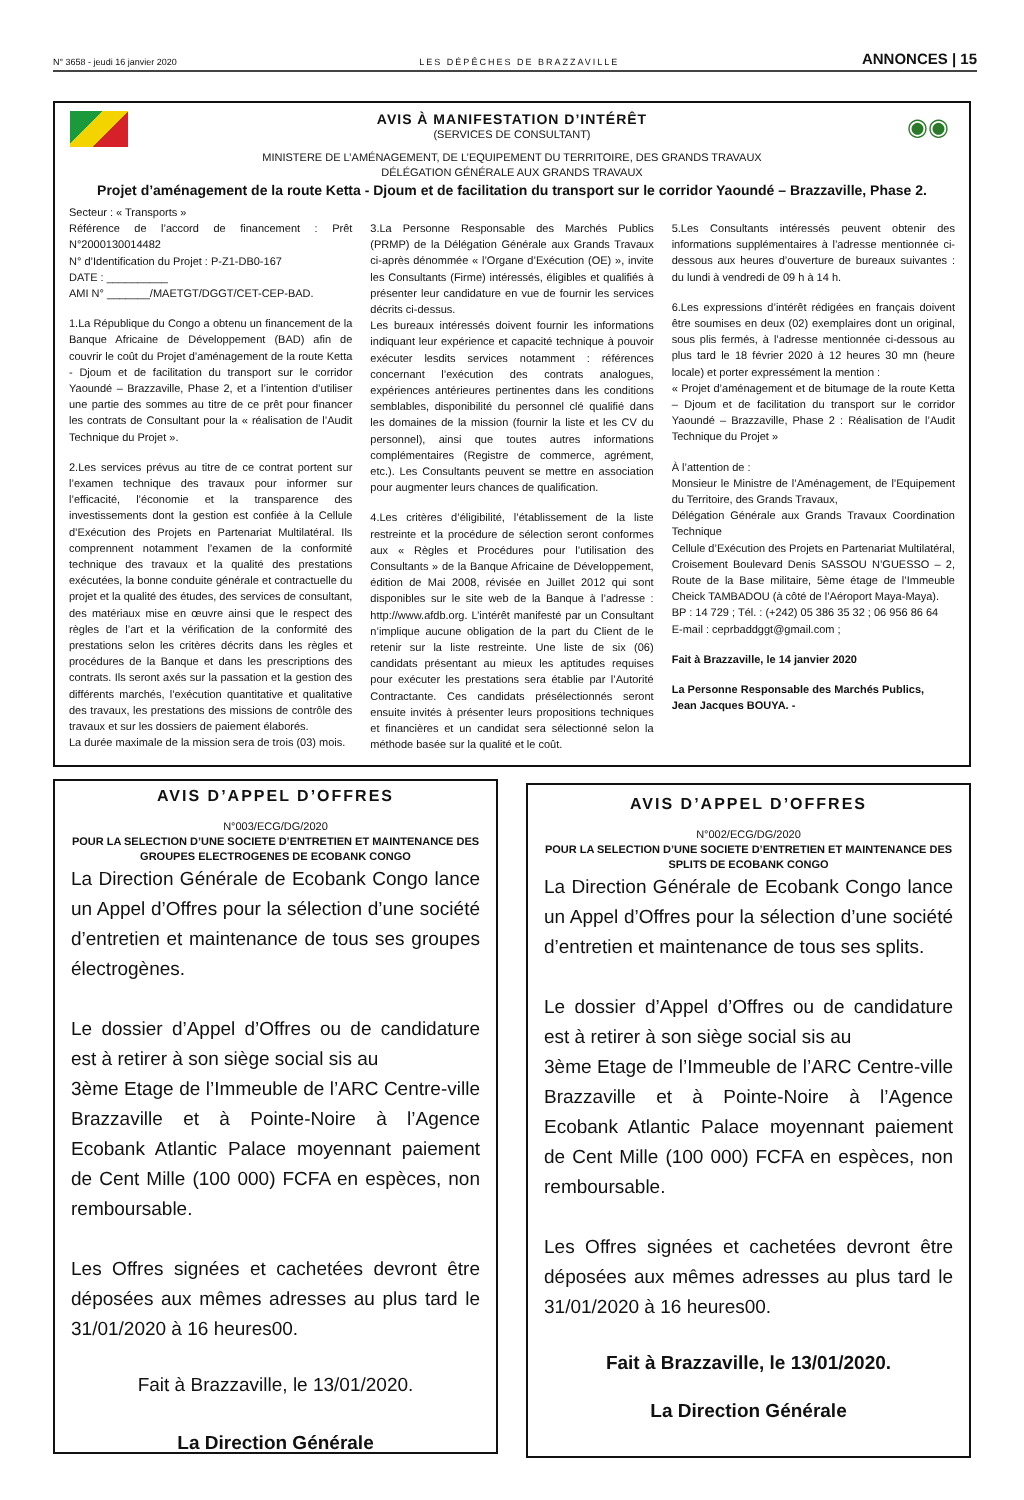N° 3658 - jeudi 16 janvier 2020 LES DÉPÊCHES DE BRAZZAVILLE ANNONCES | 15
◉◉
AVIS À MANIFESTATION D’INTÉRÊT
(SERVICES DE CONSULTANT)
MINISTERE DE L’AMÉNAGEMENT, DE L’EQUIPEMENT DU TERRITOIRE, DES GRANDS TRAVAUX
DÉLÉGATION GÉNÉRALE AUX GRANDS TRAVAUX
Projet d’aménagement de la route Ketta - Djoum et de facilitation du transport sur le corridor Yaoundé – Brazzaville, Phase 2.
Secteur : « Transports »
Référence de l’accord de financement : Prêt N°2000130014482
N° d’Identification du Projet : P-Z1-DB0-167
DATE : __________
AMI N° _______/MAETGT/DGGT/CET-CEP-BAD.
1.La République du Congo a obtenu un financement de la Banque Africaine de Développement (BAD) afin de couvrir le coût du Projet d’aménagement de la route Ketta - Djoum et de facilitation du transport sur le corridor Yaoundé – Brazzaville, Phase 2, et a l’intention d’utiliser une partie des sommes au titre de ce prêt pour financer les contrats de Consultant pour la « réalisation de l’Audit Technique du Projet ».
2.Les services prévus au titre de ce contrat portent sur l’examen technique des travaux pour informer sur l’efficacité, l’économie et la transparence des investissements dont la gestion est confiée à la Cellule d’Exécution des Projets en Partenariat Multilatéral. Ils comprennent notamment l’examen de la conformité technique des travaux et la qualité des prestations exécutées, la bonne conduite générale et contractuelle du projet et la qualité des études, des services de consultant, des matériaux mise en œuvre ainsi que le respect des règles de l’art et la vérification de la conformité des prestations selon les critères décrits dans les règles et procédures de la Banque et dans les prescriptions des contrats. Ils seront axés sur la passation et la gestion des différents marchés, l’exécution quantitative et qualitative des travaux, les prestations des missions de contrôle des travaux et sur les dossiers de paiement élaborés.
La durée maximale de la mission sera de trois (03) mois.
3.La Personne Responsable des Marchés Publics (PRMP) de la Délégation Générale aux Grands Travaux ci-après dénommée « l’Organe d’Exécution (OE) », invite les Consultants (Firme) intéressés, éligibles et qualifiés à présenter leur candidature en vue de fournir les services décrits ci-dessus.
Les bureaux intéressés doivent fournir les informations indiquant leur expérience et capacité technique à pouvoir exécuter lesdits services notamment : références concernant l’exécution des contrats analogues, expériences antérieures pertinentes dans les conditions semblables, disponibilité du personnel clé qualifié dans les domaines de la mission (fournir la liste et les CV du personnel), ainsi que toutes autres informations complémentaires (Registre de commerce, agrément, etc.). Les Consultants peuvent se mettre en association pour augmenter leurs chances de qualification.
4.Les critères d’éligibilité, l’établissement de la liste restreinte et la procédure de sélection seront conformes aux « Règles et Procédures pour l’utilisation des Consultants » de la Banque Africaine de Développement, édition de Mai 2008, révisée en Juillet 2012 qui sont disponibles sur le site web de la Banque à l’adresse : http://www.afdb.org. L’intérêt manifesté par un Consultant n’implique aucune obligation de la part du Client de le retenir sur la liste restreinte. Une liste de six (06) candidats présentant au mieux les aptitudes requises pour exécuter les prestations sera établie par l’Autorité Contractante. Ces candidats présélectionnés seront ensuite invités à présenter leurs propositions techniques et financières et un candidat sera sélectionné selon la méthode basée sur la qualité et le coût.
5.Les Consultants intéressés peuvent obtenir des informations supplémentaires à l’adresse mentionnée ci-dessous aux heures d’ouverture de bureaux suivantes : du lundi à vendredi de 09 h à 14 h.
6.Les expressions d’intérêt rédigées en français doivent être soumises en deux (02) exemplaires dont un original, sous plis fermés, à l’adresse mentionnée ci-dessous au plus tard le 18 février 2020 à 12 heures 30 mn (heure locale) et porter expressément la mention :
« Projet d’aménagement et de bitumage de la route Ketta – Djoum et de facilitation du transport sur le corridor Yaoundé – Brazzaville, Phase 2 : Réalisation de l’Audit Technique du Projet »
À l’attention de :
Monsieur le Ministre de l’Aménagement, de l’Equipement du Territoire, des Grands Travaux,
Délégation Générale aux Grands Travaux Coordination Technique
Cellule d’Exécution des Projets en Partenariat Multilatéral,
Croisement Boulevard Denis SASSOU N’GUESSO – 2, Route de la Base militaire, 5ème étage de l’Immeuble Cheick TAMBADOU (à côté de l’Aéroport Maya-Maya).
BP : 14 729 ; Tél. : (+242) 05 386 35 32 ; 06 956 86 64
E-mail : ceprbaddggt@gmail.com ;
Fait à Brazzaville, le 14 janvier 2020
La Personne Responsable des Marchés Publics,
Jean Jacques BOUYA. -
AVIS D’APPEL D’OFFRES
N°003/ECG/DG/2020
POUR LA SELECTION D’UNE SOCIETE D’ENTRETIEN ET MAINTENANCE DES GROUPES ELECTROGENES DE ECOBANK CONGO
La Direction Générale de Ecobank Congo lance un Appel d’Offres pour la sélection d’une société d’entretien et maintenance de tous ses groupes électrogènes.
Le dossier d’Appel d’Offres ou de candidature est à retirer à son siège social sis au
3ème Etage de l’Immeuble de l’ARC Centre-ville Brazzaville et à Pointe-Noire à l’Agence Ecobank Atlantic Palace moyennant paiement de Cent Mille (100 000) FCFA en espèces, non remboursable.
Les Offres signées et cachetées devront être déposées aux mêmes adresses au plus tard le 31/01/2020 à 16 heures00.
Fait à Brazzaville, le 13/01/2020.
La Direction Générale
AVIS D’APPEL D’OFFRES
N°002/ECG/DG/2020
POUR LA SELECTION D’UNE SOCIETE D’ENTRETIEN ET MAINTENANCE DES SPLITS DE ECOBANK CONGO
La Direction Générale de Ecobank Congo lance un Appel d’Offres pour la sélection d’une société d’entretien et maintenance de tous ses splits.
Le dossier d’Appel d’Offres ou de candidature est à retirer à son siège social sis au
3ème Etage de l’Immeuble de l’ARC Centre-ville Brazzaville et à Pointe-Noire à l’Agence Ecobank Atlantic Palace moyennant paiement de Cent Mille (100 000) FCFA en espèces, non remboursable.
Les Offres signées et cachetées devront être déposées aux mêmes adresses au plus tard le 31/01/2020 à 16 heures00.
Fait à Brazzaville, le 13/01/2020.
La Direction Générale